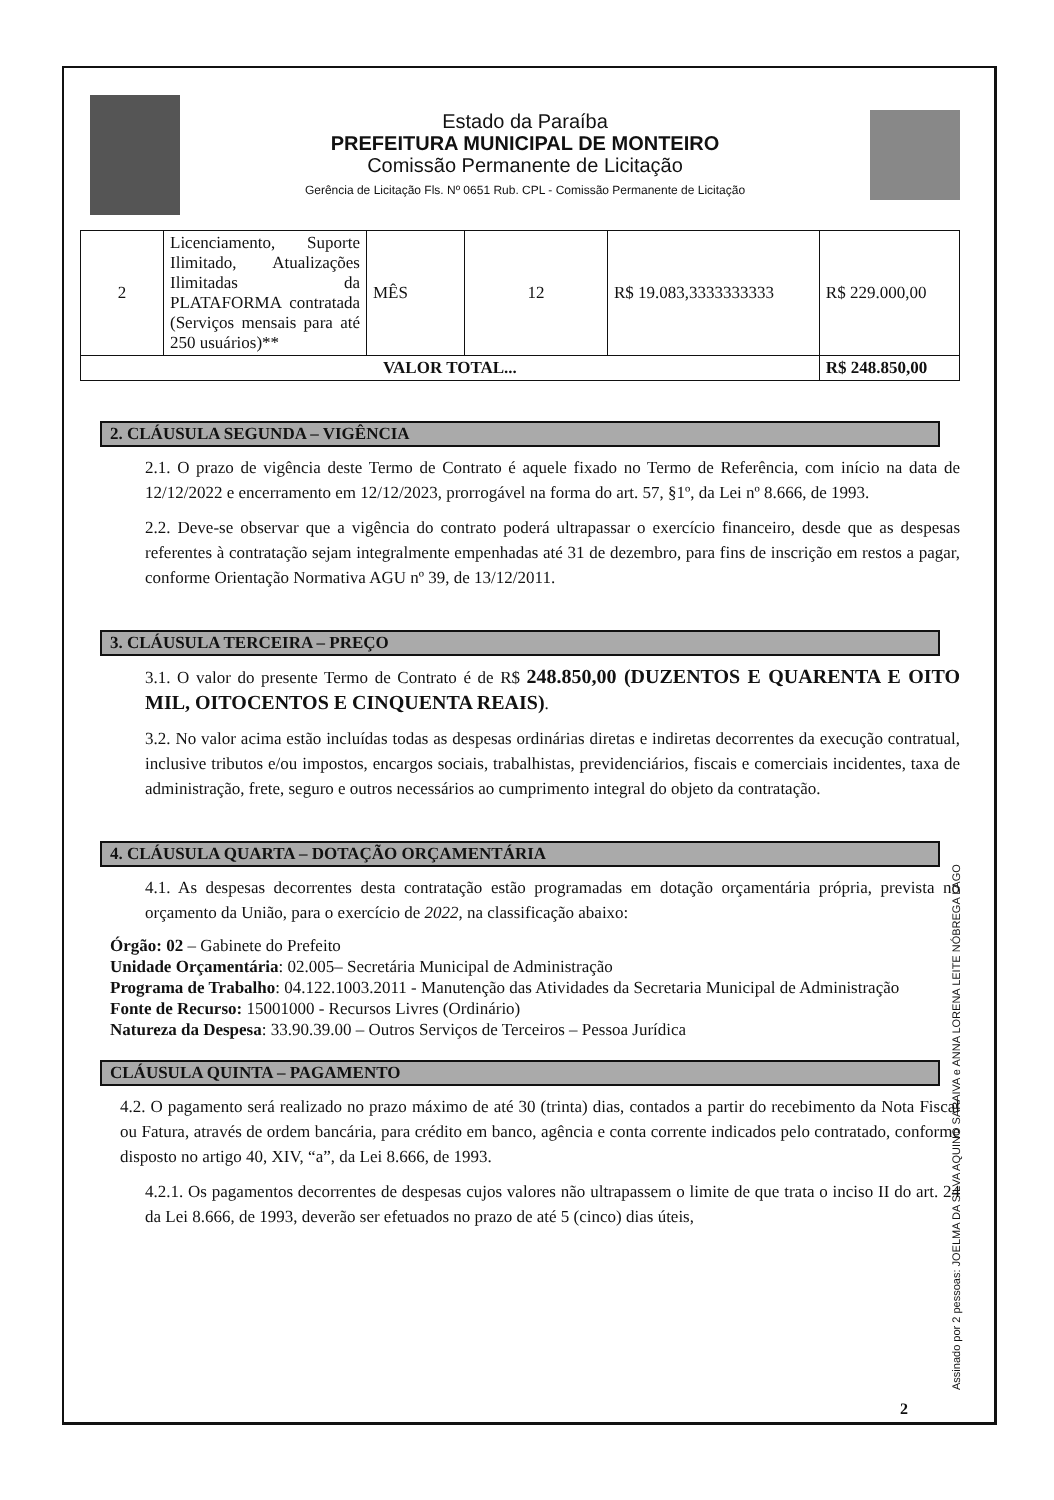Estado da Paraíba
PREFEITURA MUNICIPAL DE MONTEIRO
Comissão Permanente de Licitação
Gerência de Licitação Fls. Nº 0651 Rub. CPL - Comissão Permanente de Licitação
| 2 | Licenciamento, Suporte Ilimitado, Atualizações Ilimitadas da PLATAFORMA contratada (Serviços mensais para até 250 usuários)** | MÊS | 12 | R$ 19.083,3333333333 | R$ 229.000,00 |
| VALOR TOTAL... | | | | | R$ 248.850,00 |
2. CLÁUSULA SEGUNDA – VIGÊNCIA
2.1. O prazo de vigência deste Termo de Contrato é aquele fixado no Termo de Referência, com início na data de 12/12/2022 e encerramento em 12/12/2023, prorrogável na forma do art. 57, §1º, da Lei nº 8.666, de 1993.
2.2. Deve-se observar que a vigência do contrato poderá ultrapassar o exercício financeiro, desde que as despesas referentes à contratação sejam integralmente empenhadas até 31 de dezembro, para fins de inscrição em restos a pagar, conforme Orientação Normativa AGU nº 39, de 13/12/2011.
3. CLÁUSULA TERCEIRA – PREÇO
3.1. O valor do presente Termo de Contrato é de R$ 248.850,00 (DUZENTOS E QUARENTA E OITO MIL, OITOCENTOS E CINQUENTA REAIS).
3.2. No valor acima estão incluídas todas as despesas ordinárias diretas e indiretas decorrentes da execução contratual, inclusive tributos e/ou impostos, encargos sociais, trabalhistas, previdenciários, fiscais e comerciais incidentes, taxa de administração, frete, seguro e outros necessários ao cumprimento integral do objeto da contratação.
4. CLÁUSULA QUARTA – DOTAÇÃO ORÇAMENTÁRIA
4.1. As despesas decorrentes desta contratação estão programadas em dotação orçamentária própria, prevista no orçamento da União, para o exercício de 2022, na classificação abaixo:
Órgão: 02 – Gabinete do Prefeito
Unidade Orçamentária: 02.005– Secretária Municipal de Administração
Programa de Trabalho: 04.122.1003.2011 - Manutenção das Atividades da Secretaria Municipal de Administração
Fonte de Recurso: 15001000 - Recursos Livres (Ordinário)
Natureza da Despesa: 33.90.39.00 – Outros Serviços de Terceiros – Pessoa Jurídica
CLÁUSULA QUINTA – PAGAMENTO
4.2. O pagamento será realizado no prazo máximo de até 30 (trinta) dias, contados a partir do recebimento da Nota Fiscal ou Fatura, através de ordem bancária, para crédito em banco, agência e conta corrente indicados pelo contratado, conforme disposto no artigo 40, XIV, “a”, da Lei 8.666, de 1993.
4.2.1. Os pagamentos decorrentes de despesas cujos valores não ultrapassem o limite de que trata o inciso II do art. 24 da Lei 8.666, de 1993, deverão ser efetuados no prazo de até 5 (cinco) dias úteis,
2
Assinado por 2 pessoas: JOELMA DA SILVA AQUINO SARAIVA e ANNA LORENA LEITE NÓBREGA LAGO